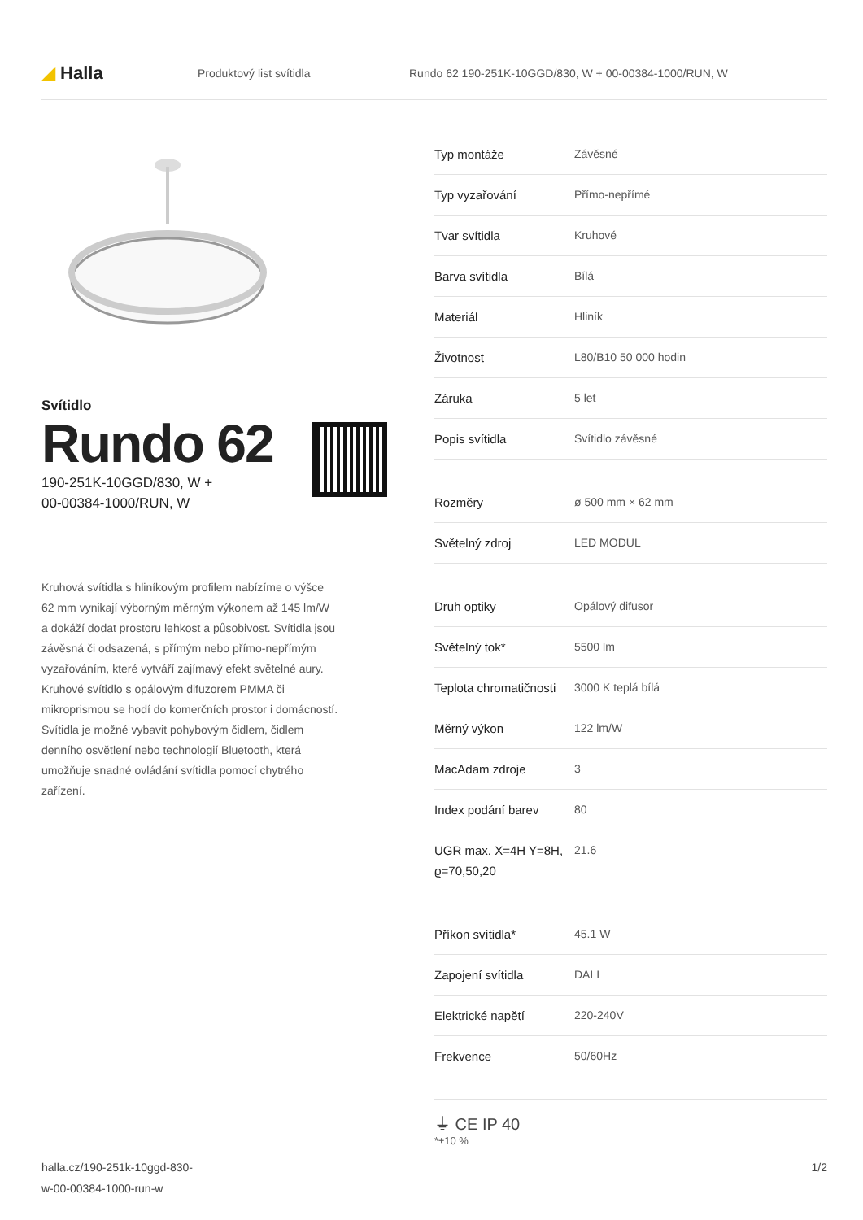◢ Halla
Produktový list svítidla
Rundo 62 190-251K-10GGD/830, W + 00-00384-1000/RUN, W
Svítidlo
Rundo 62
190-251K-10GGD/830, W +
00-00384-1000/RUN, W
Kruhová svítidla s hliníkovým profilem nabízíme o výšce 62 mm vynikají výborným měrným výkonem až 145 lm/W a dokáží dodat prostoru lehkost a působivost. Svítidla jsou závěsná či odsazená, s přímým nebo přímo-nepřímým vyzařováním, které vytváří zajímavý efekt světelné aury. Kruhové svítidlo s opálovým difuzorem PMMA či mikroprismou se hodí do komerčních prostor i domácností. Svítidla je možné vybavit pohybovým čidlem, čidlem denního osvětlení nebo technologií Bluetooth, která umožňuje snadné ovládání svítidla pomocí chytrého zařízení.
| Typ montáže | Závěsné |
| Typ vyzařování | Přímo-nepřímé |
| Tvar svítidla | Kruhové |
| Barva svítidla | Bílá |
| Materiál | Hliník |
| Životnost | L80/B10 50 000 hodin |
| Záruka | 5 let |
| Popis svítidla | Svítidlo závěsné |
| Rozměry | ø 500 mm × 62 mm |
| Světelný zdroj | LED MODUL |
| Druh optiky | Opálový difusor |
| Světelný tok* | 5500 lm |
| Teplota chromatičnosti | 3000 K teplá bílá |
| Měrný výkon | 122 lm/W |
| MacAdam zdroje | 3 |
| Index podání barev | 80 |
| UGR max. X=4H Y=8H, ϱ=70,50,20 | 21.6 |
| Příkon svítidla* | 45.1 W |
| Zapojení svítidla | DALI |
| Elektrické napětí | 220-240V |
| Frekvence | 50/60Hz |
⏚ CE IP 40
*±10 %
halla.cz/190-251k-10ggd-830-
w-00-00384-1000-run-w
1/2